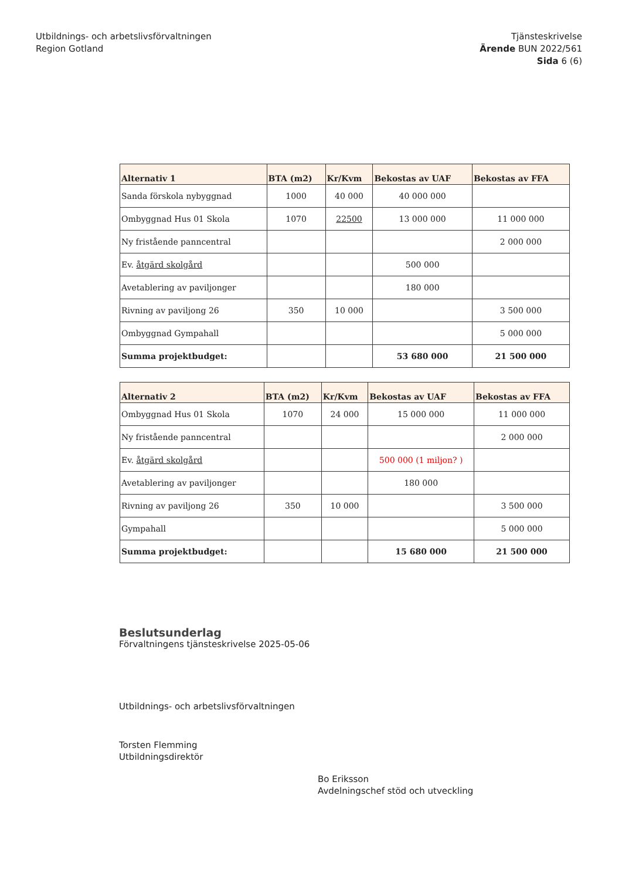Utbildnings- och arbetslivsförvaltningen
Region Gotland
Tjänsteskrivelse
Ärende BUN 2022/561
Sida 6 (6)
| Alternativ 1 | BTA (m2) | Kr/Kvm | Bekostas av UAF | Bekostas av FFA |
| --- | --- | --- | --- | --- |
| Sanda förskola nybyggnad | 1000 | 40 000 | 40 000 000 | |
| Ombyggnad Hus 01 Skola | 1070 | 22500 | 13 000 000 | 11 000 000 |
| Ny fristående panncentral | | | | 2 000 000 |
| Ev. åtgärd skolgård | | | 500 000 | |
| Avetablering av paviljonger | | | 180 000 | |
| Rivning av paviljong 26 | 350 | 10 000 | | 3 500 000 |
| Ombyggnad Gympahall | | | | 5 000 000 |
| Summa projektbudget: | | | 53 680 000 | 21 500 000 |
| Alternativ 2 | BTA (m2) | Kr/Kvm | Bekostas av UAF | Bekostas av FFA |
| --- | --- | --- | --- | --- |
| Ombyggnad Hus 01 Skola | 1070 | 24 000 | 15 000 000 | 11 000 000 |
| Ny fristående panncentral | | | | 2 000 000 |
| Ev. åtgärd skolgård | | | 500 000 (1 miljon? ) | |
| Avetablering av paviljonger | | | 180 000 | |
| Rivning av paviljong 26 | 350 | 10 000 | | 3 500 000 |
| Gympahall | | | | 5 000 000 |
| Summa projektbudget: | | | 15 680 000 | 21 500 000 |
Beslutsunderlag
Förvaltningens tjänsteskrivelse 2025-05-06
Utbildnings- och arbetslivsförvaltningen
Torsten Flemming
Utbildningsdirektör
Bo Eriksson
Avdelningschef stöd och utveckling